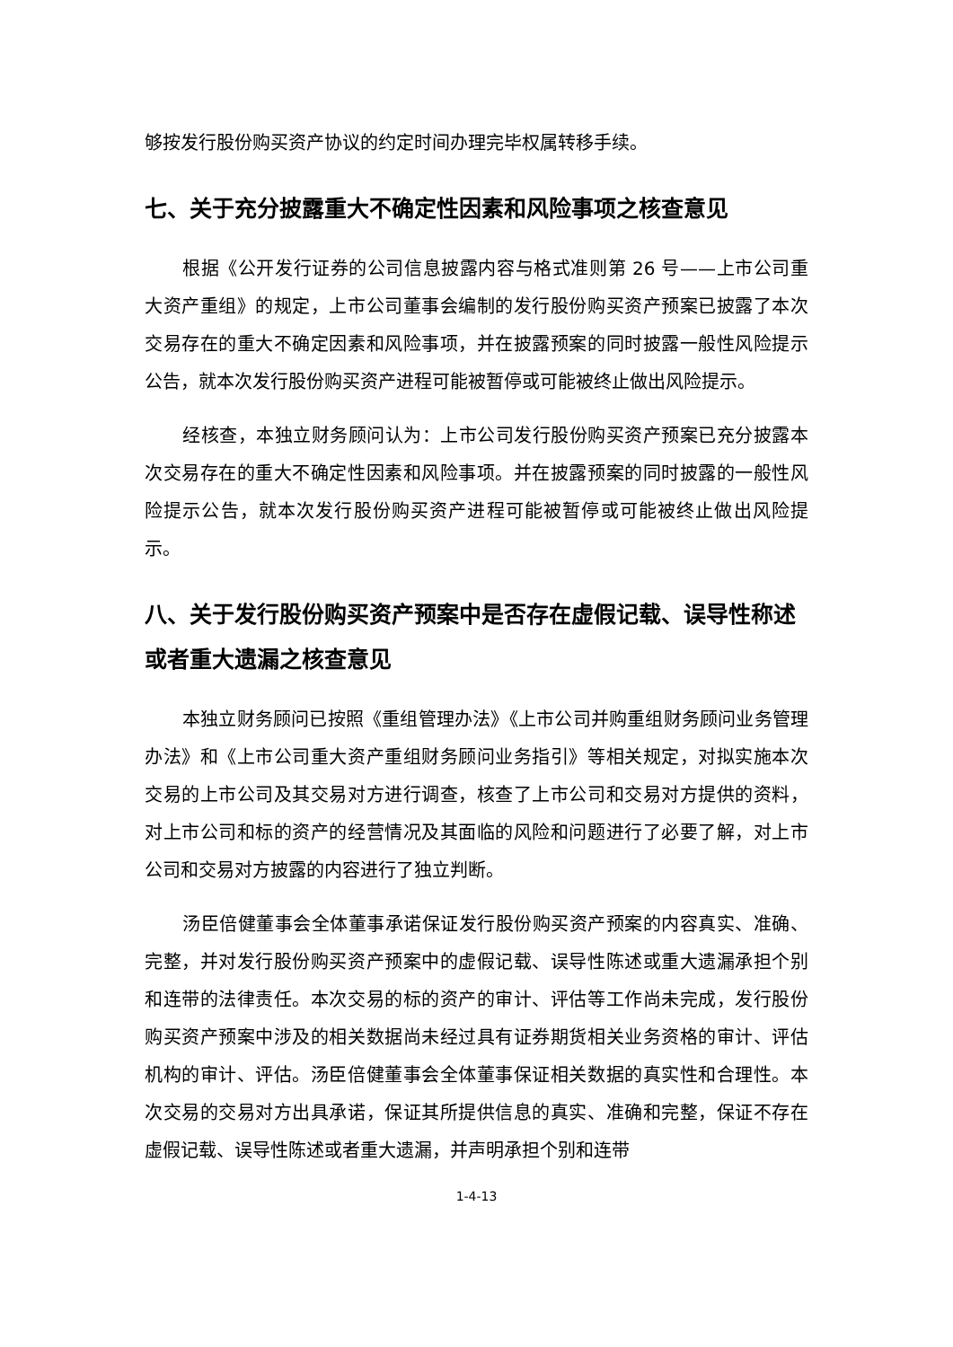够按发行股份购买资产协议的约定时间办理完毕权属转移手续。
七、关于充分披露重大不确定性因素和风险事项之核查意见
根据《公开发行证券的公司信息披露内容与格式准则第 26 号——上市公司重大资产重组》的规定，上市公司董事会编制的发行股份购买资产预案已披露了本次交易存在的重大不确定因素和风险事项，并在披露预案的同时披露一般性风险提示公告，就本次发行股份购买资产进程可能被暂停或可能被终止做出风险提示。
经核查，本独立财务顾问认为：上市公司发行股份购买资产预案已充分披露本次交易存在的重大不确定性因素和风险事项。并在披露预案的同时披露的一般性风险提示公告，就本次发行股份购买资产进程可能被暂停或可能被终止做出风险提示。
八、关于发行股份购买资产预案中是否存在虚假记载、误导性称述或者重大遗漏之核查意见
本独立财务顾问已按照《重组管理办法》《上市公司并购重组财务顾问业务管理办法》和《上市公司重大资产重组财务顾问业务指引》等相关规定，对拟实施本次交易的上市公司及其交易对方进行调查，核查了上市公司和交易对方提供的资料，对上市公司和标的资产的经营情况及其面临的风险和问题进行了必要了解，对上市公司和交易对方披露的内容进行了独立判断。
汤臣倍健董事会全体董事承诺保证发行股份购买资产预案的内容真实、准确、完整，并对发行股份购买资产预案中的虚假记载、误导性陈述或重大遗漏承担个别和连带的法律责任。本次交易的标的资产的审计、评估等工作尚未完成，发行股份购买资产预案中涉及的相关数据尚未经过具有证券期货相关业务资格的审计、评估机构的审计、评估。汤臣倍健董事会全体董事保证相关数据的真实性和合理性。本次交易的交易对方出具承诺，保证其所提供信息的真实、准确和完整，保证不存在虚假记载、误导性陈述或者重大遗漏，并声明承担个别和连带
1-4-13